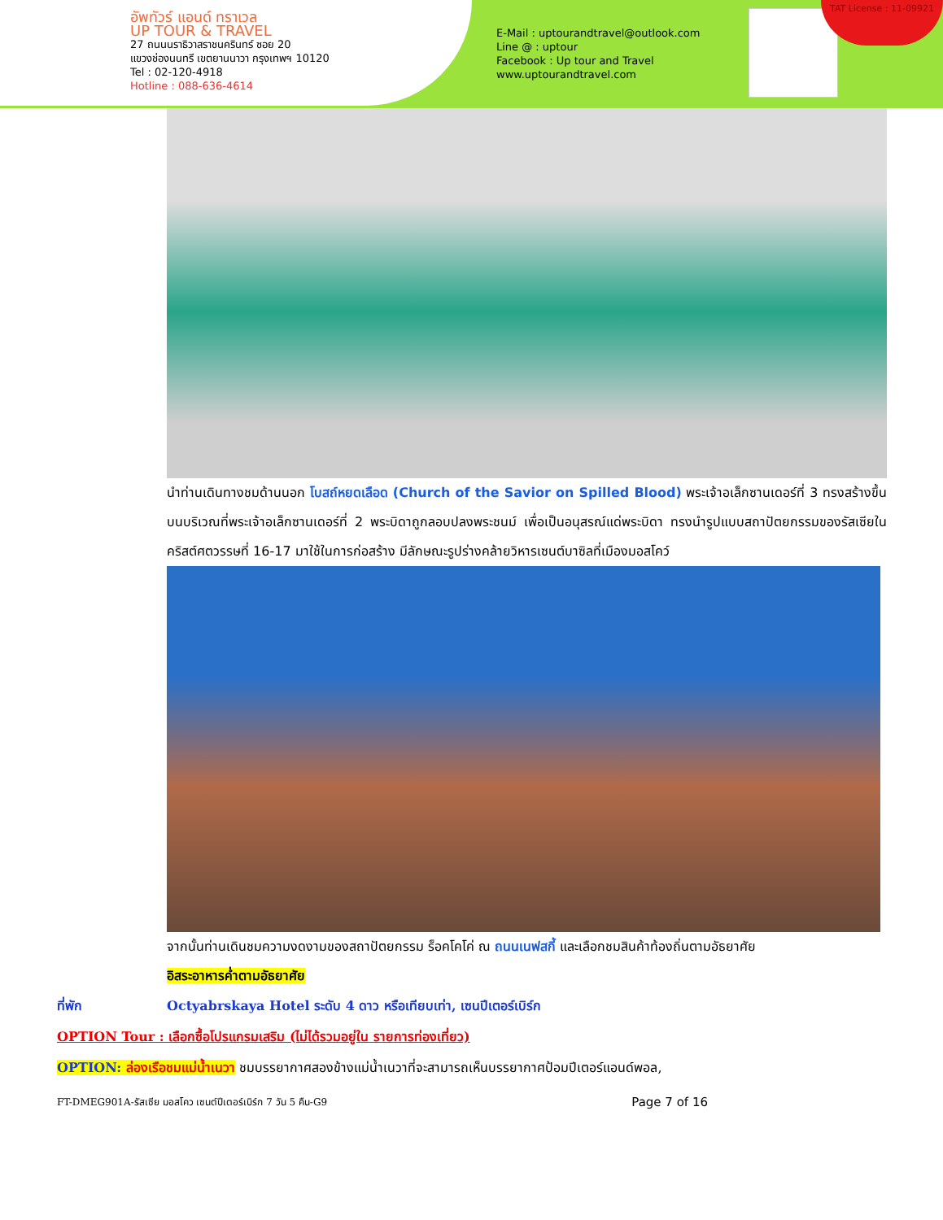อัพทัวร์ แอนด์ ทราเวล
UP TOUR & TRAVEL
27 ถนนนราธิวาสราชนครินทร์ ซอย 20
แขวงช่องนนทรี เขตยานนาวา กรุงเทพฯ 10120
Tel : 02-120-4918
Hotline : 088-636-4614
E-Mail : uptourandtravel@outlook.com
Line @ : uptour
Facebook : Up tour and Travel
www.uptourandtravel.com
TAT License : 11-09921
นำท่านเดินทางชมด้านนอก โบสถ์หยดเลือด (Church of the Savior on Spilled Blood) พระเจ้าอเล็กซานเดอร์ที่ 3 ทรงสร้างขึ้นบนบริเวณที่พระเจ้าอเล็กซานเดอร์ที่ 2 พระบิดาถูกลอบปลงพระชนม์ เพื่อเป็นอนุสรณ์แด่พระบิดา ทรงนำรูปแบบสถาปัตยกรรมของรัสเซียในคริสต์ศตวรรษที่ 16-17 มาใช้ในการก่อสร้าง มีลักษณะรูปร่างคล้ายวิหารเซนต์บาซิลที่เมืองมอสโคว์
จากนั้นท่านเดินชมความงดงามของสถาปัตยกรรม ร็อคโคโค่ ณ ถนนเนฟสกี้ และเลือกชมสินค้าท้องถิ่นตามอัธยาศัย
อิสระอาหารค่ำตามอัธยาศัย
ที่พัก Octyabrskaya Hotel ระดับ 4 ดาว หรือเทียบเท่า, เซนปีเตอร์เบิร์ก
OPTION Tour : เลือกซื้อโปรแกรมเสริม (ไม่ได้รวมอยู่ใน รายการท่องเที่ยว)
OPTION: ล่องเรือชมแม่น้ำเนวา ชมบรรยากาศสองข้างแม่น้ำเนวาที่จะสามารถเห็นบรรยากาศป้อมปีเตอร์แอนด์พอล,
FT-DMEG901A-รัสเซีย มอสโคว เซนต์ปีเตอร์เบิร์ก 7 วัน 5 คืน-G9 Page 7 of 16